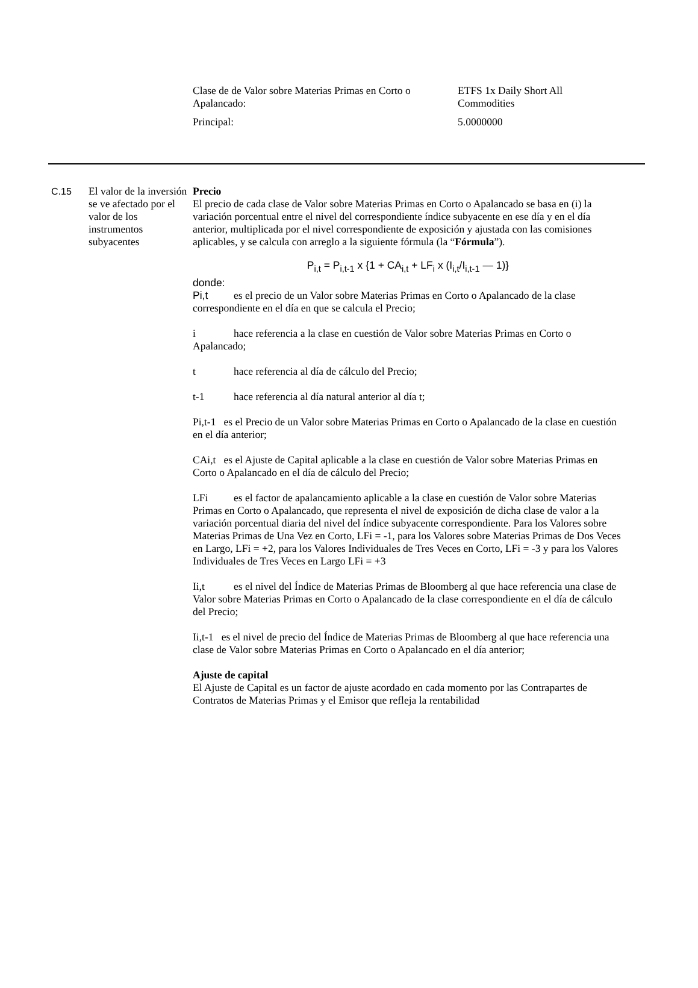| Clase de de Valor sobre Materias Primas en Corto o Apalancado: | ETFS 1x Daily Short All Commodities |
| Principal: | 5.0000000 |
C.15 El valor de la inversión se ve afectado por el valor de los instrumentos subyacentes
Precio
El precio de cada clase de Valor sobre Materias Primas en Corto o Apalancado se basa en (i) la variación porcentual entre el nivel del correspondiente índice subyacente en ese día y en el día anterior, multiplicada por el nivel correspondiente de exposición y ajustada con las comisiones aplicables, y se calcula con arreglo a la siguiente fórmula (la “Fórmula”).
P<sub>i,t</sub> = P<sub>i,t-1</sub> x {1 + CA<sub>i,t</sub> + LF<sub>i</sub> x (I<sub>i,t</sub>/I<sub>i,t-1</sub> — 1)}
donde:
Pi,t es el precio de un Valor sobre Materias Primas en Corto o Apalancado de la clase correspondiente en el día en que se calcula el Precio;
i hace referencia a la clase en cuestión de Valor sobre Materias Primas en Corto o Apalancado;
t hace referencia al día de cálculo del Precio;
t-1 hace referencia al día natural anterior al día t;
Pi,t-1 es el Precio de un Valor sobre Materias Primas en Corto o Apalancado de la clase en cuestión en el día anterior;
CAi,t es el Ajuste de Capital aplicable a la clase en cuestión de Valor sobre Materias Primas en Corto o Apalancado en el día de cálculo del Precio;
LFi es el factor de apalancamiento aplicable a la clase en cuestión de Valor sobre Materias Primas en Corto o Apalancado, que representa el nivel de exposición de dicha clase de valor a la variación porcentual diaria del nivel del índice subyacente correspondiente. Para los Valores sobre Materias Primas de Una Vez en Corto, LFi = -1, para los Valores sobre Materias Primas de Dos Veces en Largo, LFi = +2, para los Valores Individuales de Tres Veces en Corto, LFi = -3 y para los Valores Individuales de Tres Veces en Largo LFi = +3
Ii,t es el nivel del Índice de Materias Primas de Bloomberg al que hace referencia una clase de Valor sobre Materias Primas en Corto o Apalancado de la clase correspondiente en el día de cálculo del Precio;
Ii,t-1 es el nivel de precio del Índice de Materias Primas de Bloomberg al que hace referencia una clase de Valor sobre Materias Primas en Corto o Apalancado en el día anterior;
Ajuste de capital
El Ajuste de Capital es un factor de ajuste acordado en cada momento por las Contrapartes de Contratos de Materias Primas y el Emisor que refleja la rentabilidad